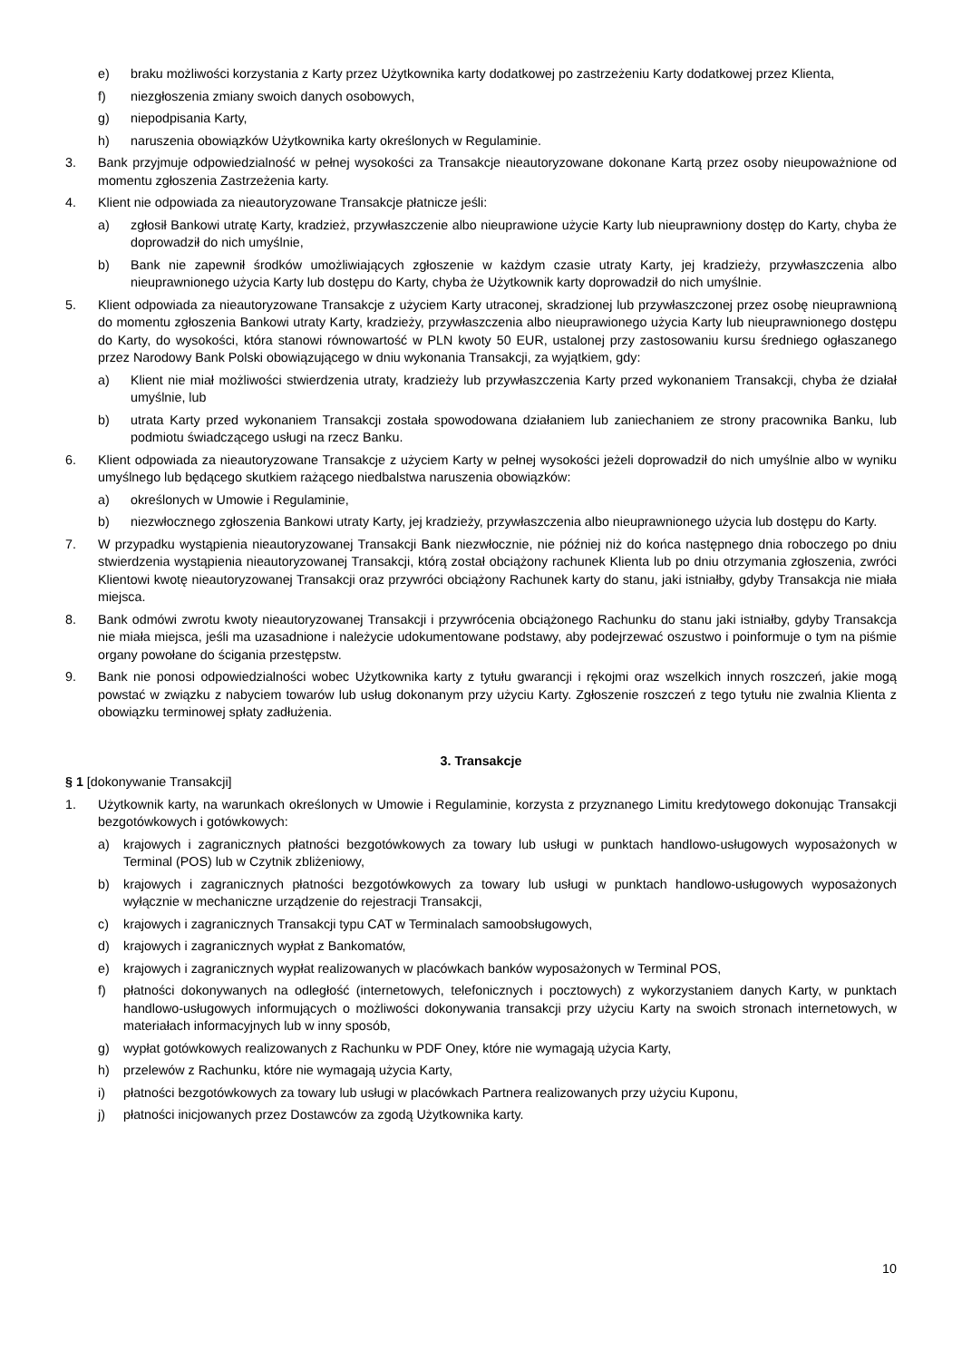e) braku możliwości korzystania z Karty przez Użytkownika karty dodatkowej po zastrzeżeniu Karty dodatkowej przez Klienta,
f) niezgłoszenia zmiany swoich danych osobowych,
g) niepodpisania Karty,
h) naruszenia obowiązków Użytkownika karty określonych w Regulaminie.
3. Bank przyjmuje odpowiedzialność w pełnej wysokości za Transakcje nieautoryzowane dokonane Kartą przez osoby nieupoważnione od momentu zgłoszenia Zastrzeżenia karty.
4. Klient nie odpowiada za nieautoryzowane Transakcje płatnicze jeśli:
a) zgłosił Bankowi utratę Karty, kradzież, przywłaszczenie albo nieuprawione użycie Karty lub nieuprawniony dostęp do Karty, chyba że doprowadził do nich umyślnie,
b) Bank nie zapewnił środków umożliwiających zgłoszenie w każdym czasie utraty Karty, jej kradzieży, przywłaszczenia albo nieuprawnionego użycia Karty lub dostępu do Karty, chyba że Użytkownik karty doprowadził do nich umyślnie.
5. Klient odpowiada za nieautoryzowane Transakcje z użyciem Karty utraconej, skradzionej lub przywłaszczonej przez osobę nieuprawnioną do momentu zgłoszenia Bankowi utraty Karty, kradzieży, przywłaszczenia albo nieuprawionego użycia Karty lub nieuprawnionego dostępu do Karty, do wysokości, która stanowi równowartość w PLN kwoty 50 EUR, ustalonej przy zastosowaniu kursu średniego ogłaszanego przez Narodowy Bank Polski obowiązującego w dniu wykonania Transakcji, za wyjątkiem, gdy:
a) Klient nie miał możliwości stwierdzenia utraty, kradzieży lub przywłaszczenia Karty przed wykonaniem Transakcji, chyba że działał umyślnie, lub
b) utrata Karty przed wykonaniem Transakcji została spowodowana działaniem lub zaniechaniem ze strony pracownika Banku, lub podmiotu świadczącego usługi na rzecz Banku.
6. Klient odpowiada za nieautoryzowane Transakcje z użyciem Karty w pełnej wysokości jeżeli doprowadził do nich umyślnie albo w wyniku umyślnego lub będącego skutkiem rażącego niedbalstwa naruszenia obowiązków:
a) określonych w Umowie i Regulaminie,
b) niezwłocznego zgłoszenia Bankowi utraty Karty, jej kradzieży, przywłaszczenia albo nieuprawnionego użycia lub dostępu do Karty.
7. W przypadku wystąpienia nieautoryzowanej Transakcji Bank niezwłocznie, nie później niż do końca następnego dnia roboczego po dniu stwierdzenia wystąpienia nieautoryzowanej Transakcji, którą został obciążony rachunek Klienta lub po dniu otrzymania zgłoszenia, zwróci Klientowi kwotę nieautoryzowanej Transakcji oraz przywróci obciążony Rachunek karty do stanu, jaki istniałby, gdyby Transakcja nie miała miejsca.
8. Bank odmówi zwrotu kwoty nieautoryzowanej Transakcji i przywrócenia obciążonego Rachunku do stanu jaki istniałby, gdyby Transakcja nie miała miejsca, jeśli ma uzasadnione i należycie udokumentowane podstawy, aby podejrzewać oszustwo i poinformuje o tym na piśmie organy powołane do ścigania przestępstw.
9. Bank nie ponosi odpowiedzialności wobec Użytkownika karty z tytułu gwarancji i rękojmi oraz wszelkich innych roszczeń, jakie mogą powstać w związku z nabyciem towarów lub usług dokonanym przy użyciu Karty. Zgłoszenie roszczeń z tego tytułu nie zwalnia Klienta z obowiązku terminowej spłaty zadłużenia.
3. Transakcje
§ 1 [dokonywanie Transakcji]
1. Użytkownik karty, na warunkach określonych w Umowie i Regulaminie, korzysta z przyznanego Limitu kredytowego dokonując Transakcji bezgotówkowych i gotówkowych:
a) krajowych i zagranicznych płatności bezgotówkowych za towary lub usługi w punktach handlowo-usługowych wyposażonych w Terminal (POS) lub w Czytnik zbliżeniowy,
b) krajowych i zagranicznych płatności bezgotówkowych za towary lub usługi w punktach handlowo-usługowych wyposażonych wyłącznie w mechaniczne urządzenie do rejestracji Transakcji,
c) krajowych i zagranicznych Transakcji typu CAT w Terminalach samoobsługowych,
d) krajowych i zagranicznych wypłat z Bankomatów,
e) krajowych i zagranicznych wypłat realizowanych w placówkach banków wyposażonych w Terminal POS,
f) płatności dokonywanych na odległość (internetowych, telefonicznych i pocztowych) z wykorzystaniem danych Karty, w punktach handlowo-usługowych informujących o możliwości dokonywania transakcji przy użyciu Karty na swoich stronach internetowych, w materiałach informacyjnych lub w inny sposób,
g) wypłat gotówkowych realizowanych z Rachunku w PDF Oney, które nie wymagają użycia Karty,
h) przelewów z Rachunku, które nie wymagają użycia Karty,
i) płatności bezgotówkowych za towary lub usługi w placówkach Partnera realizowanych przy użyciu Kuponu,
j) płatności inicjowanych przez Dostawców za zgodą Użytkownika karty.
10